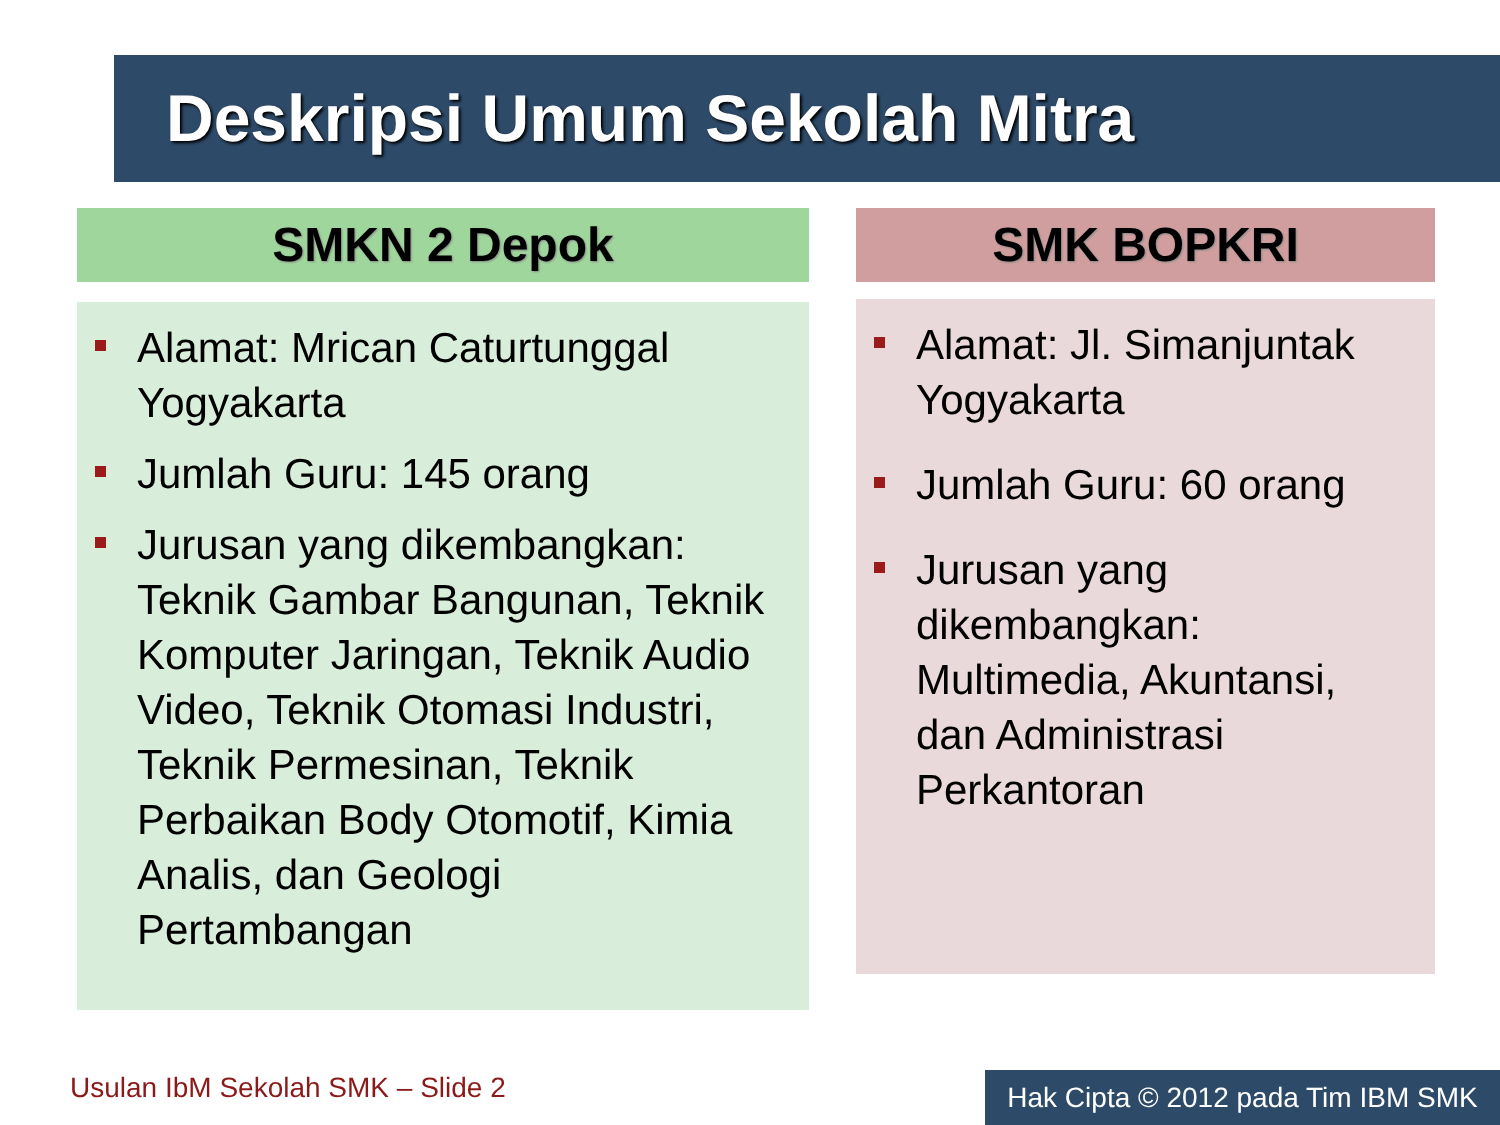Deskripsi Umum Sekolah Mitra
SMKN 2 Depok
Alamat: Mrican Caturtunggal Yogyakarta
Jumlah Guru: 145 orang
Jurusan yang dikembangkan: Teknik Gambar Bangunan, Teknik Komputer Jaringan, Teknik Audio Video, Teknik Otomasi Industri, Teknik Permesinan, Teknik Perbaikan Body Otomotif, Kimia Analis, dan Geologi Pertambangan
SMK BOPKRI
Alamat: Jl. Simanjuntak Yogyakarta
Jumlah Guru: 60 orang
Jurusan yang dikembangkan: Multimedia, Akuntansi, dan Administrasi Perkantoran
Usulan IbM Sekolah SMK – Slide 2
Hak Cipta © 2012 pada Tim IBM SMK